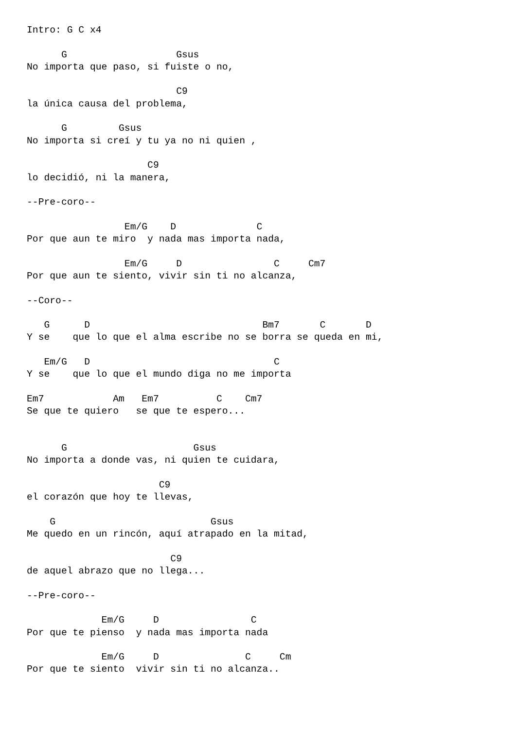Intro: G C x4

      G                   Gsus
No importa que paso, si fuiste o no,

                          C9
la única causa del problema,

      G         Gsus
No importa si creí y tu ya no ni quien ,

                     C9
lo decidió, ni la manera,

--Pre-coro--

                 Em/G    D              C
Por que aun te miro  y nada mas importa nada,

                 Em/G     D                C     Cm7
Por que aun te siento, vivir sin ti no alcanza,

--Coro--

   G      D                              Bm7       C       D
Y se    que lo que el alma escribe no se borra se queda en mi,

   Em/G   D                                C
Y se    que lo que el mundo diga no me importa

Em7            Am   Em7          C    Cm7
Se que te quiero   se que te espero...


      G                      Gsus
No importa a donde vas, ni quien te cuidara,

                       C9
el corazón que hoy te llevas,

    G                           Gsus
Me quedo en un rincón, aquí atrapado en la mitad,

                         C9
de aquel abrazo que no llega...

--Pre-coro--

             Em/G     D                C
Por que te pienso  y nada mas importa nada

             Em/G     D               C     Cm
Por que te siento  vivir sin ti no alcanza..